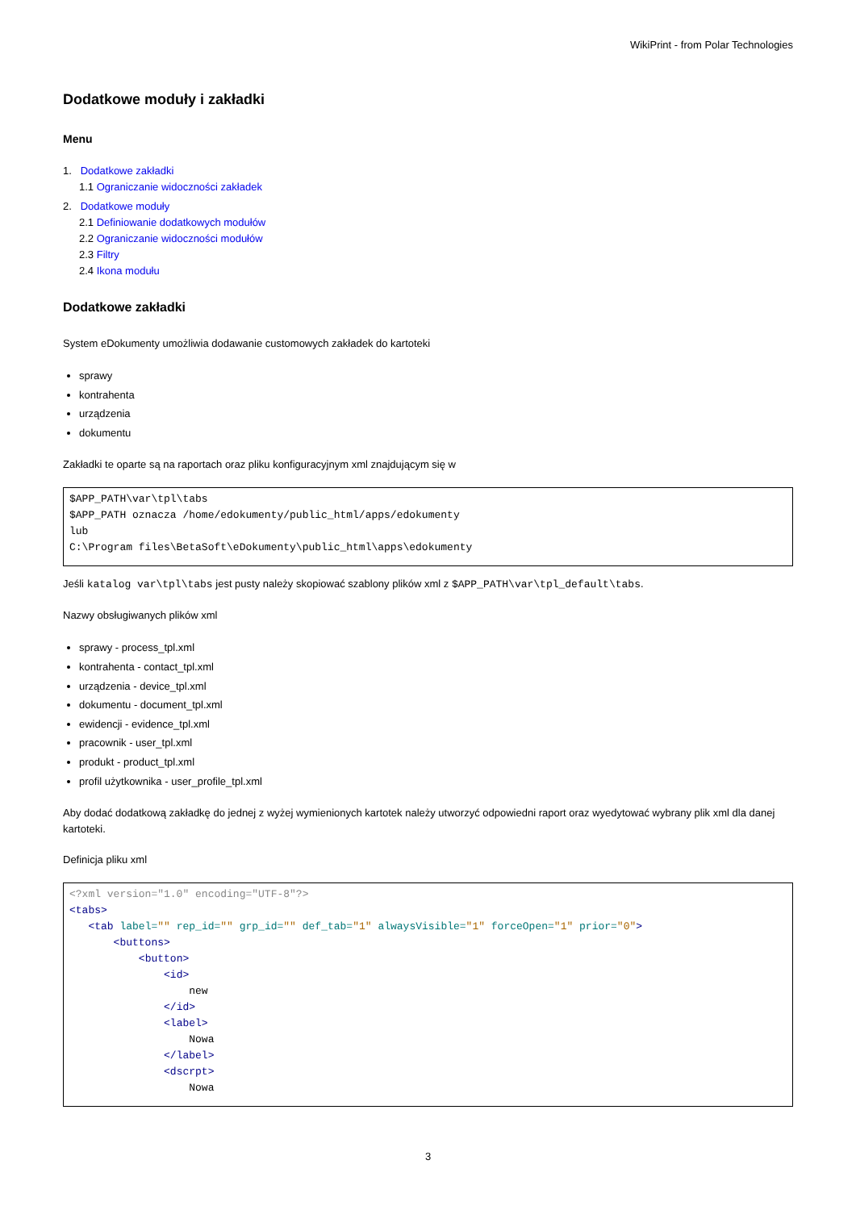WikiPrint - from Polar Technologies
Dodatkowe moduły i zakładki
Menu
1. Dodatkowe zakładki
1.1 Ograniczanie widoczności zakładek
2. Dodatkowe moduły
2.1 Definiowanie dodatkowych modułów
2.2 Ograniczanie widoczności modułów
2.3 Filtry
2.4 Ikona modułu
Dodatkowe zakładki
System eDokumenty umożliwia dodawanie customowych zakładek do kartoteki
sprawy
kontrahenta
urządzenia
dokumentu
Zakładki te oparte są na raportach oraz pliku konfiguracyjnym xml znajdującym się w
$APP_PATH\var\tpl\tabs
$APP_PATH oznacza /home/edokumenty/public_html/apps/edokumenty
lub
C:\Program files\BetaSoft\eDokumenty\public_html\apps\edokumenty
Jeśli katalog var\tpl\tabs jest pusty należy skopiować szablony plików xml z $APP_PATH\var\tpl_default\tabs.
Nazwy obsługiwanych plików xml
sprawy - process_tpl.xml
kontrahenta - contact_tpl.xml
urządzenia - device_tpl.xml
dokumentu - document_tpl.xml
ewidencji - evidence_tpl.xml
pracownik - user_tpl.xml
produkt - product_tpl.xml
profil użytkownika - user_profile_tpl.xml
Aby dodać dodatkową zakładkę do jednej z wyżej wymienionych kartotek należy utworzyć odpowiedni raport oraz wyedytować wybrany plik xml dla danej kartoteki.
Definicja pliku xml
<?xml version="1.0" encoding="UTF-8"?>
<tabs>
   <tab label="" rep_id="" grp_id="" def_tab="1" alwaysVisible="1" forceOpen="1" prior="0">
       <buttons>
           <button>
               <id>
                   new
               </id>
               <label>
                   Nowa
               </label>
               <dscrpt>
                   Nowa
3